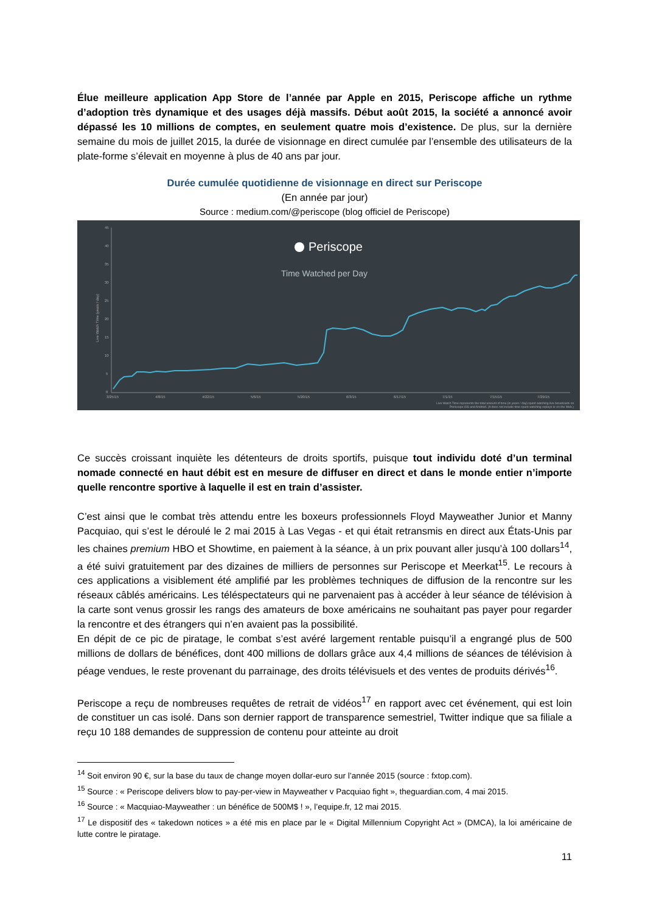Élue meilleure application App Store de l’année par Apple en 2015, Periscope affiche un rythme d’adoption très dynamique et des usages déjà massifs. Début août 2015, la société a annoncé avoir dépassé les 10 millions de comptes, en seulement quatre mois d’existence. De plus, sur la dernière semaine du mois de juillet 2015, la durée de visionnage en direct cumulée par l’ensemble des utilisateurs de la plate-forme s’élevait en moyenne à plus de 40 ans par jour.
Durée cumulée quotidienne de visionnage en direct sur Periscope
(En année par jour)
Source : medium.com/@periscope (blog officiel de Periscope)
Periscope
Time Watched per Day
Live Watch Time (years / day)
45
40
35
30
25
20
15
10
5
0
3/25/15
4/8/15
4/22/15
5/6/15
5/20/15
6/3/15
6/17/15
7/1/15
7/15/15
7/29/15
Live Watch Time represents the total amount of time (in years / day) spent watching live broadcasts on
Periscope iOS and Android. (It does not include time spent watching replays or on the Web.)
Ce succès croissant inquiète les détenteurs de droits sportifs, puisque tout individu doté d’un terminal nomade connecté en haut débit est en mesure de diffuser en direct et dans le monde entier n’importe quelle rencontre sportive à laquelle il est en train d’assister.
C’est ainsi que le combat très attendu entre les boxeurs professionnels Floyd Mayweather Junior et Manny Pacquiao, qui s’est le déroulé le 2 mai 2015 à Las Vegas - et qui était retransmis en direct aux États-Unis par les chaines premium HBO et Showtime, en paiement à la séance, à un prix pouvant aller jusqu’à 100 dollars<sup>14</sup>, a été suivi gratuitement par des dizaines de milliers de personnes sur Periscope et Meerkat<sup>15</sup>. Le recours à ces applications a visiblement été amplifié par les problèmes techniques de diffusion de la rencontre sur les réseaux câblés américains. Les téléspectateurs qui ne parvenaient pas à accéder à leur séance de télévision à la carte sont venus grossir les rangs des amateurs de boxe américains ne souhaitant pas payer pour regarder la rencontre et des étrangers qui n’en avaient pas la possibilité.
En dépit de ce pic de piratage, le combat s’est avéré largement rentable puisqu’il a engrangé plus de 500 millions de dollars de bénéfices, dont 400 millions de dollars grâce aux 4,4 millions de séances de télévision à péage vendues, le reste provenant du parrainage, des droits télévisuels et des ventes de produits dérivés<sup>16</sup>.
Periscope a reçu de nombreuses requêtes de retrait de vidéos<sup>17</sup> en rapport avec cet événement, qui est loin de constituer un cas isolé. Dans son dernier rapport de transparence semestriel, Twitter indique que sa filiale a reçu 10 188 demandes de suppression de contenu pour atteinte au droit
<sup>14</sup> Soit environ 90 €, sur la base du taux de change moyen dollar-euro sur l’année 2015 (source : fxtop.com).
<sup>15</sup> Source : « Periscope delivers blow to pay-per-view in Mayweather v Pacquiao fight », theguardian.com, 4 mai 2015.
<sup>16</sup> Source : « Macquiao-Mayweather : un bénéfice de 500M$ ! », l’equipe.fr, 12 mai 2015.
<sup>17</sup> Le dispositif des « takedown notices » a été mis en place par le « Digital Millennium Copyright Act » (DMCA), la loi américaine de lutte contre le piratage.
11